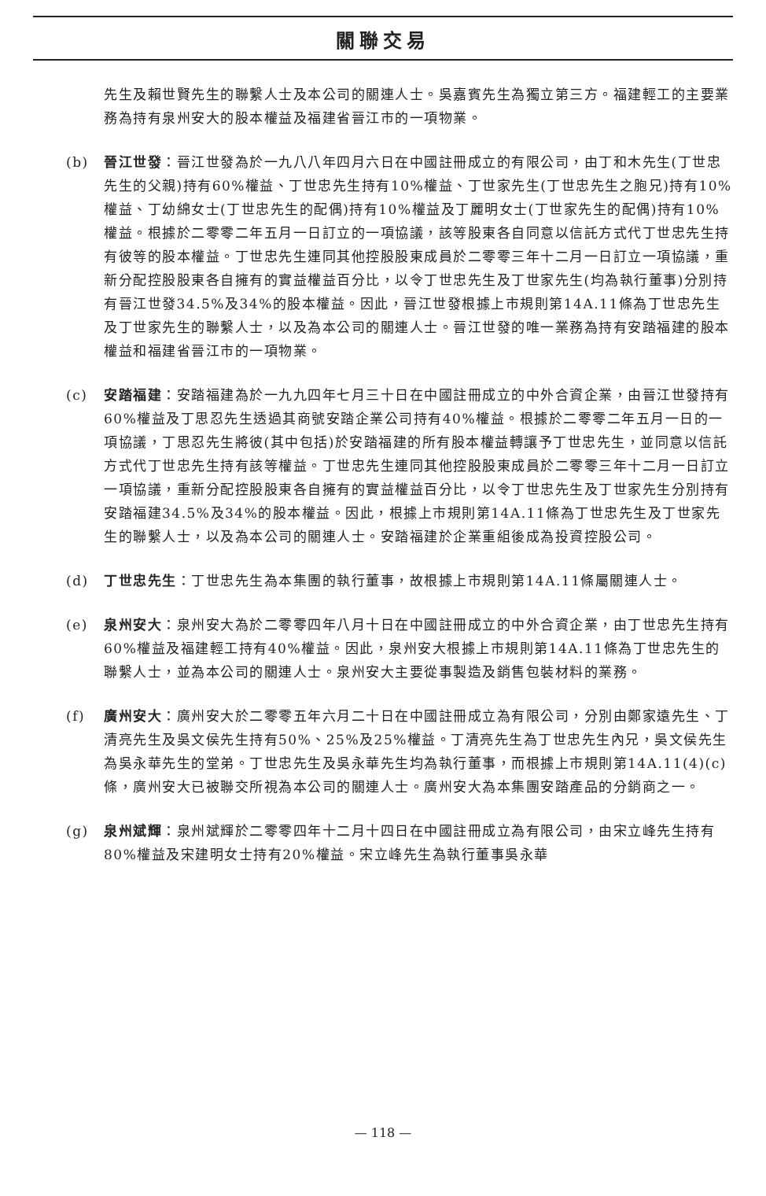關聯交易
先生及賴世賢先生的聯繫人士及本公司的關連人士。吳嘉賓先生為獨立第三方。福建輕工的主要業務為持有泉州安大的股本權益及福建省晉江市的一項物業。
(b) 晉江世發：晉江世發為於一九八八年四月六日在中國註冊成立的有限公司，由丁和木先生(丁世忠先生的父親)持有60%權益、丁世忠先生持有10%權益、丁世家先生(丁世忠先生之胞兄)持有10%權益、丁幼綿女士(丁世忠先生的配偶)持有10%權益及丁麗明女士(丁世家先生的配偶)持有10%權益。根據於二零零二年五月一日訂立的一項協議，該等股東各自同意以信託方式代丁世忠先生持有彼等的股本權益。丁世忠先生連同其他控股股東成員於二零零三年十二月一日訂立一項協議，重新分配控股股東各自擁有的實益權益百分比，以令丁世忠先生及丁世家先生(均為執行董事)分別持有晉江世發34.5%及34%的股本權益。因此，晉江世發根據上市規則第14A.11條為丁世忠先生及丁世家先生的聯繫人士，以及為本公司的關連人士。晉江世發的唯一業務為持有安踏福建的股本權益和福建省晉江市的一項物業。
(c) 安踏福建：安踏福建為於一九九四年七月三十日在中國註冊成立的中外合資企業，由晉江世發持有60%權益及丁思忍先生透過其商號安踏企業公司持有40%權益。根據於二零零二年五月一日的一項協議，丁思忍先生將彼(其中包括)於安踏福建的所有股本權益轉讓予丁世忠先生，並同意以信託方式代丁世忠先生持有該等權益。丁世忠先生連同其他控股股東成員於二零零三年十二月一日訂立一項協議，重新分配控股股東各自擁有的實益權益百分比，以令丁世忠先生及丁世家先生分別持有安踏福建34.5%及34%的股本權益。因此，根據上市規則第14A.11條為丁世忠先生及丁世家先生的聯繫人士，以及為本公司的關連人士。安踏福建於企業重組後成為投資控股公司。
(d) 丁世忠先生：丁世忠先生為本集團的執行董事，故根據上市規則第14A.11條屬關連人士。
(e) 泉州安大：泉州安大為於二零零四年八月十日在中國註冊成立的中外合資企業，由丁世忠先生持有60%權益及福建輕工持有40%權益。因此，泉州安大根據上市規則第14A.11條為丁世忠先生的聯繫人士，並為本公司的關連人士。泉州安大主要從事製造及銷售包裝材料的業務。
(f) 廣州安大：廣州安大於二零零五年六月二十日在中國註冊成立為有限公司，分別由鄭家遠先生、丁清亮先生及吳文侯先生持有50%、25%及25%權益。丁清亮先生為丁世忠先生內兄，吳文侯先生為吳永華先生的堂弟。丁世忠先生及吳永華先生均為執行董事，而根據上市規則第14A.11(4)(c)條，廣州安大已被聯交所視為本公司的關連人士。廣州安大為本集團安踏產品的分銷商之一。
(g) 泉州斌輝：泉州斌輝於二零零四年十二月十四日在中國註冊成立為有限公司，由宋立峰先生持有80%權益及宋建明女士持有20%權益。宋立峰先生為執行董事吳永華
— 118 —